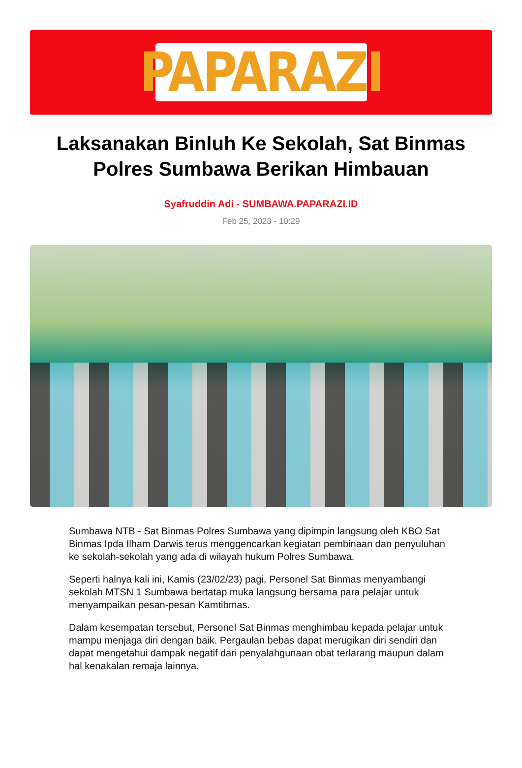PAPARAZI
Laksanakan Binluh Ke Sekolah, Sat Binmas Polres Sumbawa Berikan Himbauan
Syafruddin Adi - SUMBAWA.PAPARAZI.ID
Feb 25, 2023 - 10:29
Sumbawa NTB - Sat Binmas Polres Sumbawa yang dipimpin langsung oleh KBO Sat Binmas Ipda Ilham Darwis terus menggencarkan kegiatan pembinaan dan penyuluhan ke sekolah-sekolah yang ada di wilayah hukum Polres Sumbawa.
Seperti halnya kali ini, Kamis (23/02/23) pagi, Personel Sat Binmas menyambangi sekolah MTSN 1 Sumbawa bertatap muka langsung bersama para pelajar untuk menyampaikan pesan-pesan Kamtibmas.
Dalam kesempatan tersebut, Personel Sat Binmas menghimbau kepada pelajar untuk mampu menjaga diri dengan baik. Pergaulan bebas dapat merugikan diri sendiri dan dapat mengetahui dampak negatif dari penyalahgunaan obat terlarang maupun dalam hal kenakalan remaja lainnya.